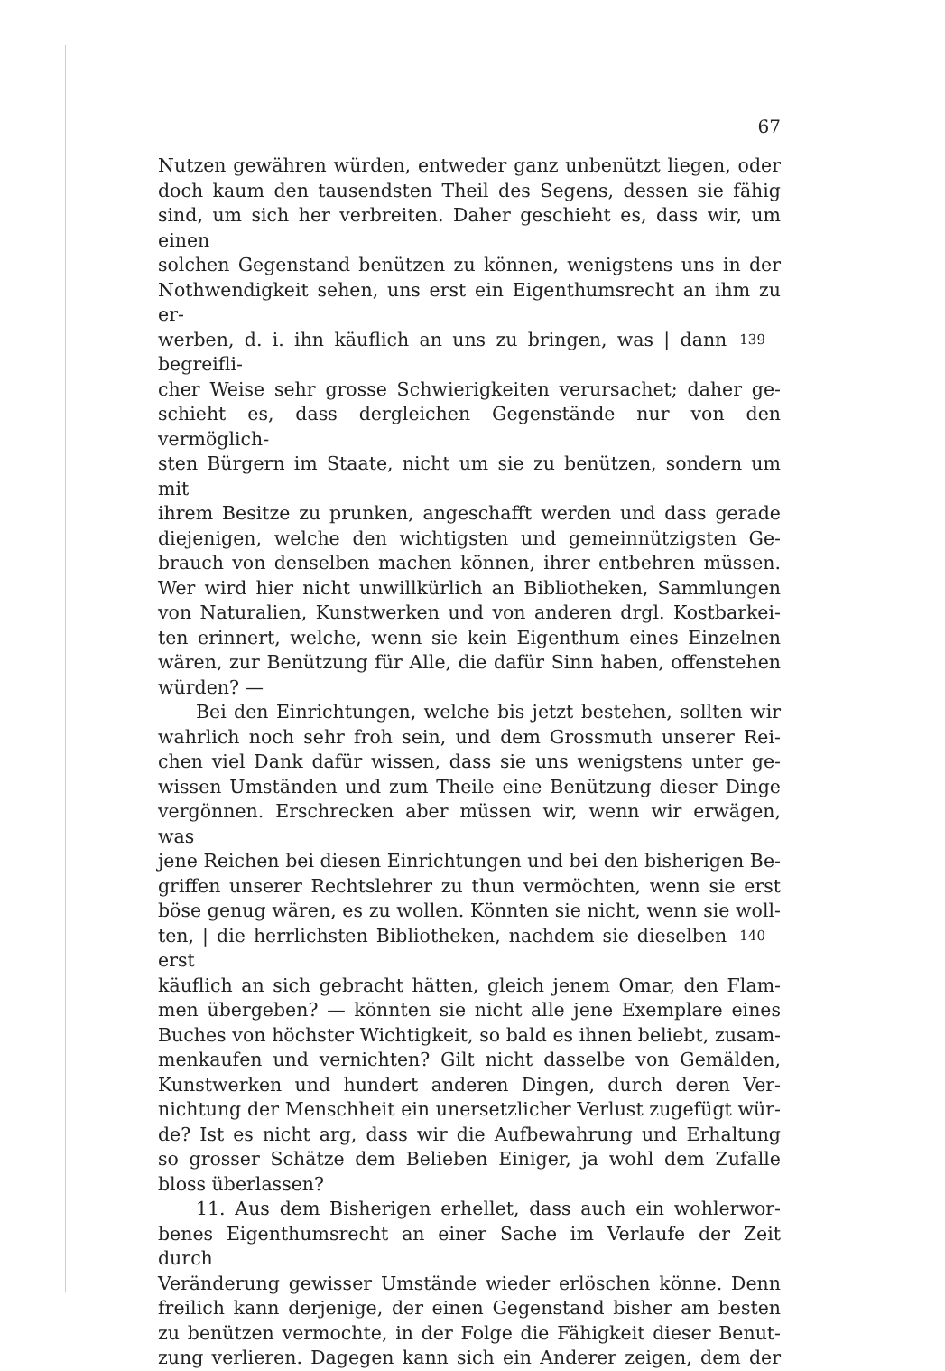67
Nutzen gewähren würden, entweder ganz unbenützt liegen, oder
doch kaum den tausendsten Theil des Segens, dessen sie fähig
sind, um sich her verbreiten. Daher geschieht es, dass wir, um einen
solchen Gegenstand benützen zu können, wenigstens uns in der
Nothwendigkeit sehen, uns erst ein Eigenthumsrecht an ihm zu er-
werben, d. i. ihn käuflich an uns zu bringen, was | dann begreifli-
139
cher Weise sehr grosse Schwierigkeiten verursachet; daher ge-
schieht es, dass dergleichen Gegenstände nur von den vermöglich-
sten Bürgern im Staate, nicht um sie zu benützen, sondern um mit
ihrem Besitze zu prunken, angeschafft werden und dass gerade
diejenigen, welche den wichtigsten und gemeinnützigsten Ge-
brauch von denselben machen können, ihrer entbehren müssen.
Wer wird hier nicht unwillkürlich an Bibliotheken, Sammlungen
von Naturalien, Kunstwerken und von anderen drgl. Kostbarkei-
ten erinnert, welche, wenn sie kein Eigenthum eines Einzelnen
wären, zur Benützung für Alle, die dafür Sinn haben, offenstehen
würden? —
Bei den Einrichtungen, welche bis jetzt bestehen, sollten wir
wahrlich noch sehr froh sein, und dem Grossmuth unserer Rei-
chen viel Dank dafür wissen, dass sie uns wenigstens unter ge-
wissen Umständen und zum Theile eine Benützung dieser Dinge
vergönnen. Erschrecken aber müssen wir, wenn wir erwägen, was
jene Reichen bei diesen Einrichtungen und bei den bisherigen Be-
griffen unserer Rechtslehrer zu thun vermöchten, wenn sie erst
böse genug wären, es zu wollen. Könnten sie nicht, wenn sie woll-
ten, | die herrlichsten Bibliotheken, nachdem sie dieselben erst
140
käuflich an sich gebracht hätten, gleich jenem Omar, den Flam-
men übergeben? — könnten sie nicht alle jene Exemplare eines
Buches von höchster Wichtigkeit, so bald es ihnen beliebt, zusam-
menkaufen und vernichten? Gilt nicht dasselbe von Gemälden,
Kunstwerken und hundert anderen Dingen, durch deren Ver-
nichtung der Menschheit ein unersetzlicher Verlust zugefügt wür-
de? Ist es nicht arg, dass wir die Aufbewahrung und Erhaltung
so grosser Schätze dem Belieben Einiger, ja wohl dem Zufalle
bloss überlassen?
11. Aus dem Bisherigen erhellet, dass auch ein wohlerwor-
benes Eigenthumsrecht an einer Sache im Verlaufe der Zeit durch
Veränderung gewisser Umstände wieder erlöschen könne. Denn
freilich kann derjenige, der einen Gegenstand bisher am besten
zu benützen vermochte, in der Folge die Fähigkeit dieser Benut-
zung verlieren. Dagegen kann sich ein Anderer zeigen, dem der